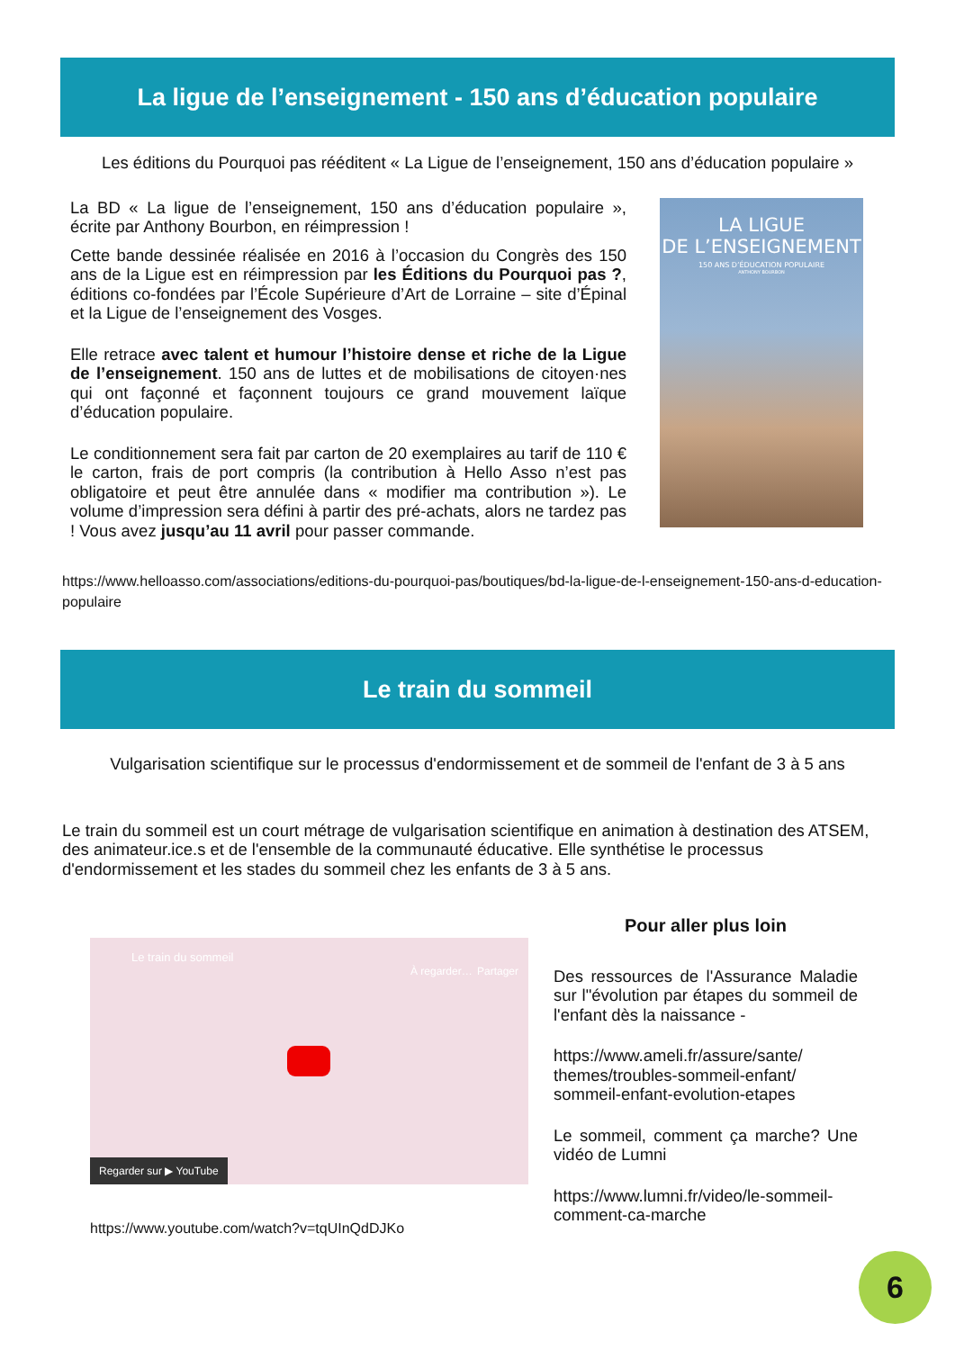La ligue de l’enseignement - 150 ans d’éducation populaire
Les éditions du Pourquoi pas rééditent « La Ligue de l’enseignement, 150 ans d’éducation populaire »
La BD « La ligue de l’enseignement, 150 ans d’éducation populaire », écrite par Anthony Bourbon, en réimpression !
Cette bande dessinée réalisée en 2016 à l’occasion du Congrès des 150 ans de la Ligue est en réimpression par les Éditions du Pourquoi pas ?, éditions co-fondées par l’École Supérieure d’Art de Lorraine – site d’Épinal et la Ligue de l’enseignement des Vosges.
Elle retrace avec talent et humour l’histoire dense et riche de la Ligue de l’enseignement. 150 ans de luttes et de mobilisations de citoyen·nes qui ont façonné et façonnent toujours ce grand mouvement laïque d’éducation populaire.
Le conditionnement sera fait par carton de 20 exemplaires au tarif de 110 € le carton, frais de port compris (la contribution à Hello Asso n’est pas obligatoire et peut être annulée dans « modifier ma contribution »). Le volume d’impression sera défini à partir des pré-achats, alors ne tardez pas ! Vous avez jusqu’au 11 avril pour passer commande.
LA LIGUE
DE L’ENSEIGNEMENT
150 ANS D’ÉDUCATION POPULAIRE
ANTHONY BOURBON
https://www.helloasso.com/associations/editions-du-pourquoi-pas/boutiques/bd-la-ligue-de-l-enseignement-150-ans-d-education-populaire
Le train du sommeil
Vulgarisation scientifique sur le processus d'endormissement et de sommeil de l'enfant de 3 à 5 ans
Le train du sommeil est un court métrage de vulgarisation scientifique en animation à destination des ATSEM, des animateur.ice.s et de l'ensemble de la communauté éducative. Elle synthétise le processus d'endormissement et les stades du sommeil chez les enfants de 3 à 5 ans.
Le train du sommeil
À regarder… Partager
Regarder sur ▶ YouTube
https://www.youtube.com/watch?v=tqUInQdDJKo
Pour aller plus loin
Des ressources de l'Assurance Maladie sur l"évolution par étapes du sommeil de l'enfant dès la naissance -
https://www.ameli.fr/assure/sante/ themes/troubles-sommeil-enfant/ sommeil-enfant-evolution-etapes
Le sommeil, comment ça marche? Une vidéo de Lumni
https://www.lumni.fr/video/le-sommeil-comment-ca-marche
6